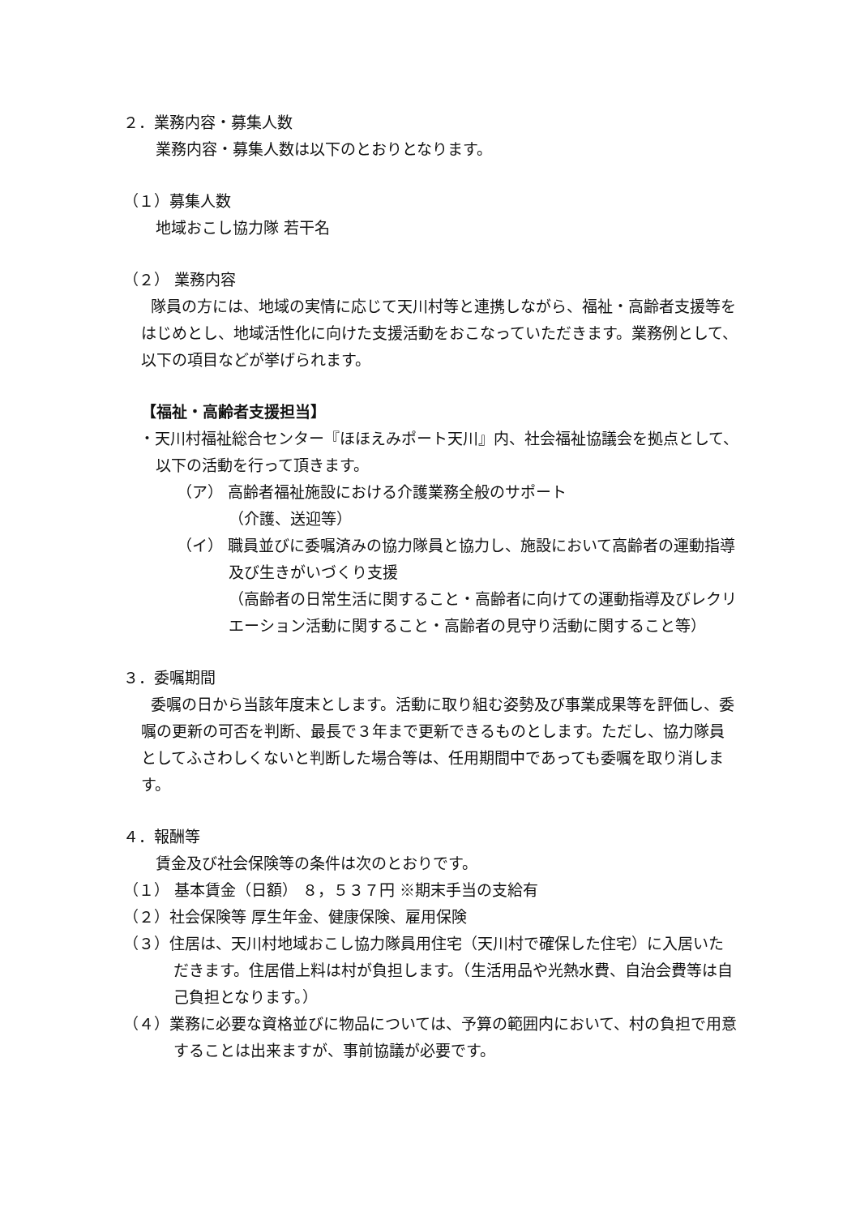２．業務内容・募集人数
業務内容・募集人数は以下のとおりとなります。
（１）募集人数
地域おこし協力隊 若干名
（２） 業務内容
隊員の方には、地域の実情に応じて天川村等と連携しながら、福祉・高齢者支援等をはじめとし、地域活性化に向けた支援活動をおこなっていただきます。業務例として、以下の項目などが挙げられます。
【福祉・高齢者支援担当】
・天川村福祉総合センター『ほほえみポート天川』内、社会福祉協議会を拠点として、以下の活動を行って頂きます。
（ア） 高齢者福祉施設における介護業務全般のサポート
（介護、送迎等）
（イ） 職員並びに委嘱済みの協力隊員と協力し、施設において高齢者の運動指導及び生きがいづくり支援
（高齢者の日常生活に関すること・高齢者に向けての運動指導及びレクリエーション活動に関すること・高齢者の見守り活動に関すること等）
３．委嘱期間
委嘱の日から当該年度末とします。活動に取り組む姿勢及び事業成果等を評価し、委嘱の更新の可否を判断、最長で３年まで更新できるものとします。ただし、協力隊員としてふさわしくないと判断した場合等は、任用期間中であっても委嘱を取り消します。
４．報酬等
賃金及び社会保険等の条件は次のとおりです。
（１） 基本賃金（日額） ８，５３７円 ※期末手当の支給有
（２）社会保険等 厚生年金、健康保険、雇用保険
（３）住居は、天川村地域おこし協力隊員用住宅（天川村で確保した住宅）に入居いただきます。住居借上料は村が負担します。（生活用品や光熱水費、自治会費等は自己負担となります。）
（４）業務に必要な資格並びに物品については、予算の範囲内において、村の負担で用意することは出来ますが、事前協議が必要です。